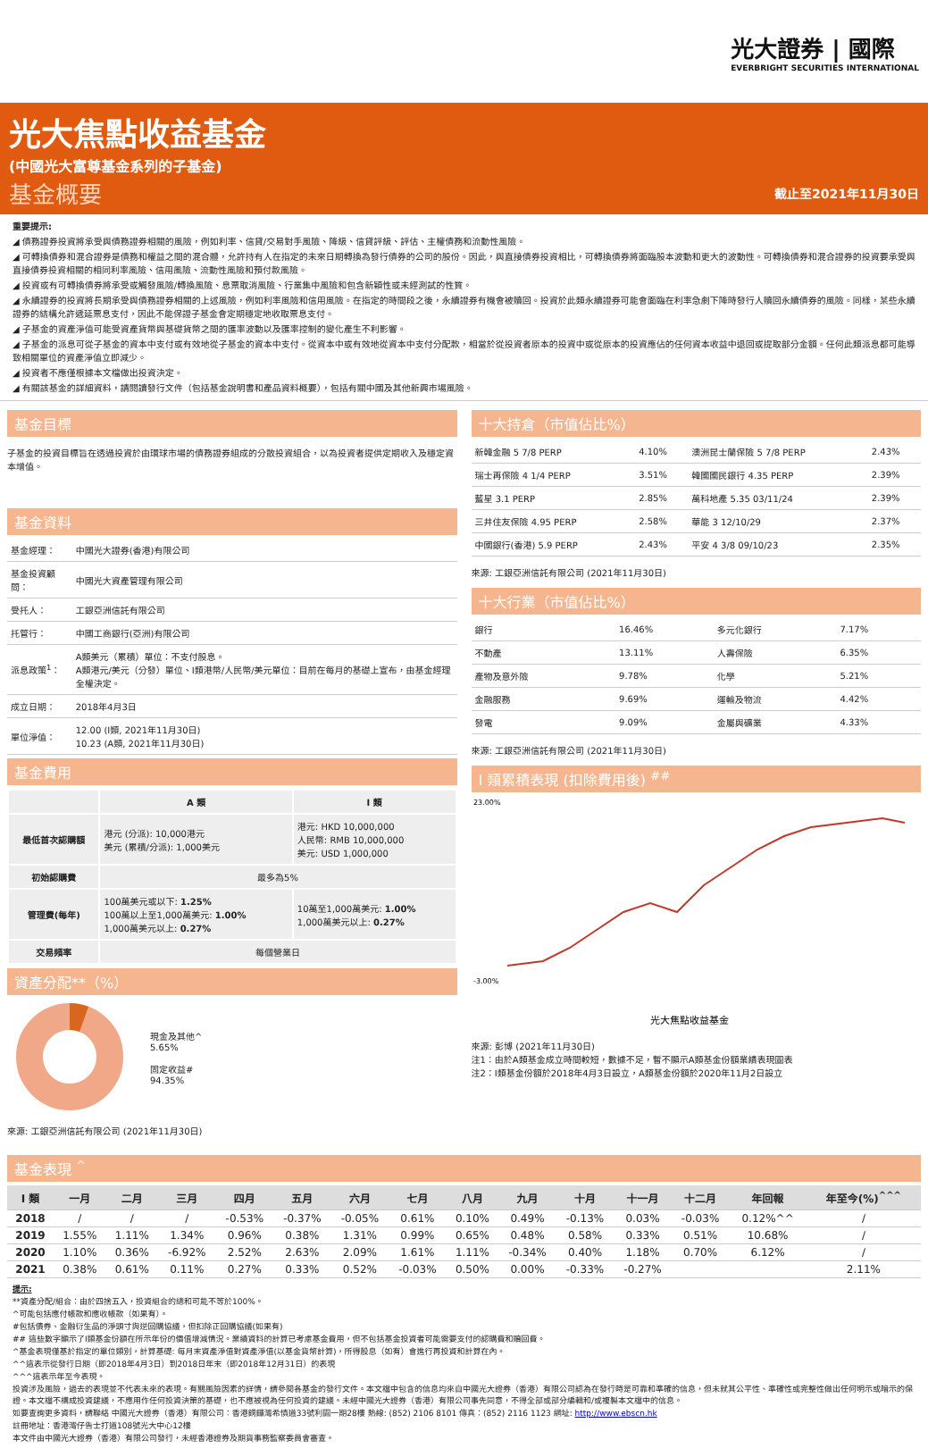光大證券 | 國際
EVERBRIGHT SECURITIES INTERNATIONAL
光大焦點收益基金
(中國光大富尊基金系列的子基金)
基金概要 截止至2021年11月30日
重要提示:
◢ 債務證券投資將承受與債務證券相關的風險，例如利率、信貸/交易對手風險、降級、信貸評級、評估、主權債務和流動性風險。
◢ 可轉換債券和混合證券是債務和權益之間的混合體，允許持有人在指定的未來日期轉換為發行債券的公司的股份。因此，與直接債券投資相比，可轉換債券將面臨股本波動和更大的波動性。可轉換債券和混合證券的投資要承受與直接債券投資相關的相同利率風險、信用風險、流動性風險和預付款風險。
◢ 投資或有可轉換債券將承受或觸發風險/轉換風險、息票取消風險、行業集中風險和包含新穎性或未經測試的性質。
◢ 永續證券的投資將長期承受與債務證券相關的上述風險，例如利率風險和信用風險。在指定的時間段之後，永續證券有機會被贖回。投資於此類永續證券可能會面臨在利率急劇下降時發行人贖回永續債券的風險。同樣，某些永續證券的結構允許遞延票息支付，因此不能保證子基金會定期穩定地收取票息支付。
◢ 子基金的資產淨值可能受資產貨幣與基礎貨幣之間的匯率波動以及匯率控制的變化產生不利影響。
◢ 子基金的派息可從子基金的資本中支付或有效地從子基金的資本中支付。從資本中或有效地從資本中支付分配款，相當於從投資者原本的投資中或從原本的投資應佔的任何資本收益中退回或提取部分金額。任何此類派息都可能導致相關單位的資產淨值立即減少。
◢ 投資者不應僅根據本文檔做出投資決定。
◢ 有關該基金的詳細資料，請閱讀發行文件（包括基金說明書和產品資料概要），包括有關中國及其他新興市場風險。
基金目標
子基金的投資目標旨在透過投資於由環球市場的債務證券組成的分散投資組合，以為投資者提供定期收入及穩定資本增值。
基金資料
| 基金經理： | 中國光大證券(香港)有限公司 |
| 基金投資顧問： | 中國光大資產管理有限公司 |
| 受托人： | 工銀亞洲信託有限公司 |
| 托管行： | 中國工商銀行(亞洲)有限公司 |
| 派息政策<sup>1</sup>： | A類美元（累積）單位：不支付股息。 A類港元/美元（分發）單位、I類港幣/人民幣/美元單位：目前在每月的基礎上宣布，由基金經理全權決定。 |
| 成立日期： | 2018年4月3日 |
| 單位淨值： | 12.00 (I類, 2021年11月30日) 10.23 (A類, 2021年11月30日) |
基金費用
| | A 類 | I 類 |
| --- | --- | --- |
| 最低首次認購額 | 港元 (分派): 10,000港元 美元 (累積/分派): 1,000美元 | 港元: HKD 10,000,000 人民幣: RMB 10,000,000 美元: USD 1,000,000 |
| 初始認購費 | 最多為5% | |
| 管理費(每年) | 100萬美元或以下: 1.25% 100萬以上至1,000萬美元: 1.00% 1,000萬美元以上: 0.27% | 10萬至1,000萬美元: 1.00% 1,000萬美元以上: 0.27% |
| 交易頻率 | 每個營業日 | |
資產分配**（%）
現金及其他^
5.65%
固定收益#
94.35%
來源: 工銀亞洲信託有限公司 (2021年11月30日)
十大持倉（市值佔比%）
| 新韓金融 5 7/8 PERP | 4.10% | 澳洲昆士蘭保險 5 7/8 PERP | 2.43% |
| 瑞士再保險 4 1/4 PERP | 3.51% | 韓國國民銀行 4.35 PERP | 2.39% |
| 藍星 3.1 PERP | 2.85% | 萬科地產 5.35 03/11/24 | 2.39% |
| 三井住友保險 4.95 PERP | 2.58% | 華能 3 12/10/29 | 2.37% |
| 中國銀行(香港) 5.9 PERP | 2.43% | 平安 4 3/8 09/10/23 | 2.35% |
來源: 工銀亞洲信託有限公司 (2021年11月30日)
十大行業（市值佔比%）
| 銀行 | 16.46% | 多元化銀行 | 7.17% |
| 不動產 | 13.11% | 人壽保險 | 6.35% |
| 產物及意外險 | 9.78% | 化學 | 5.21% |
| 金融服務 | 9.69% | 運輸及物流 | 4.42% |
| 發電 | 9.09% | 金屬與礦業 | 4.33% |
來源: 工銀亞洲信託有限公司 (2021年11月30日)
I 類累積表現 (扣除費用後) <sup>##</sup>
23.00%
-3.00%
光大焦點收益基金
來源: 彭博 (2021年11月30日)
注1：由於A類基金成立時間較短，數據不足，暫不顯示A類基金份額業績表現圖表
注2：I類基金份額於2018年4月3日設立，A類基金份額於2020年11月2日設立
基金表現 <sup>^</sup>
| I 類 | 一月 | 二月 | 三月 | 四月 | 五月 | 六月 | 七月 | 八月 | 九月 | 十月 | 十一月 | 十二月 | 年回報 | 年至今(%)<sup>^^^</sup> |
| --- | --- | --- | --- | --- | --- | --- | --- | --- | --- | --- | --- | --- | --- | --- |
| 2018 | / | / | / | -0.53% | -0.37% | -0.05% | 0.61% | 0.10% | 0.49% | -0.13% | 0.03% | -0.03% | 0.12%^^ | / |
| 2019 | 1.55% | 1.11% | 1.34% | 0.96% | 0.38% | 1.31% | 0.99% | 0.65% | 0.48% | 0.58% | 0.33% | 0.51% | 10.68% | / |
| 2020 | 1.10% | 0.36% | -6.92% | 2.52% | 2.63% | 2.09% | 1.61% | 1.11% | -0.34% | 0.40% | 1.18% | 0.70% | 6.12% | / |
| 2021 | 0.38% | 0.61% | 0.11% | 0.27% | 0.33% | 0.52% | -0.03% | 0.50% | 0.00% | -0.33% | -0.27% | | | 2.11% |
提示:
**資產分配/組合：由於四捨五入，投資組合的總和可能不等於100%。
^可能包括應付帳款和應收帳款（如果有）。
#包括債券、金融衍生品的淨頭寸與逆回購協議，但扣除正回購協議(如果有)
## 這些數字顯示了I類基金份額在所示年份的價值增減情況。業績資料的計算已考慮基金費用，但不包括基金投資者可能需要支付的認購費和贖回費。
^基金表現僅基於指定的單位類別，計算基礎: 每月末資產淨值對資產淨值(以基金貨幣計算)，所得股息（如有）會進行再投資和計算在內。
^^這表示從發行日期（即2018年4月3日）到2018日年末（即2018年12月31日）的表現
^^^這表示年至今表現。
投資涉及風險，過去的表現並不代表未來的表現。有關風險因素的詳情，請參閱各基金的發行文件。本文檔中包含的信息均來自中國光大證券（香港）有限公司認為在發行時是可靠和準確的信息，但未就其公平性、準確性或完整性做出任何明示或暗示的保證。本文檔不構成投資建議，不應用作任何投資決策的基礎，也不應被視為任何投資的建議。未經中國光大證券（香港）有限公司事先同意，不得全部或部分編輯和/或複製本文檔中的信息。
如要查詢更多資料，請聯絡 中國光大證券（香港）有限公司：香港銅鑼灣希慎道33號利園一期28樓 熱線: (852) 2106 8101 傳真：(852) 2116 1123 網址: http://www.ebscn.hk
註冊地址：香港灣仔告士打道108號光大中心12樓
本文件由中國光大證券（香港）有限公司發行，未經香港證券及期貨事務監察委員會審查。